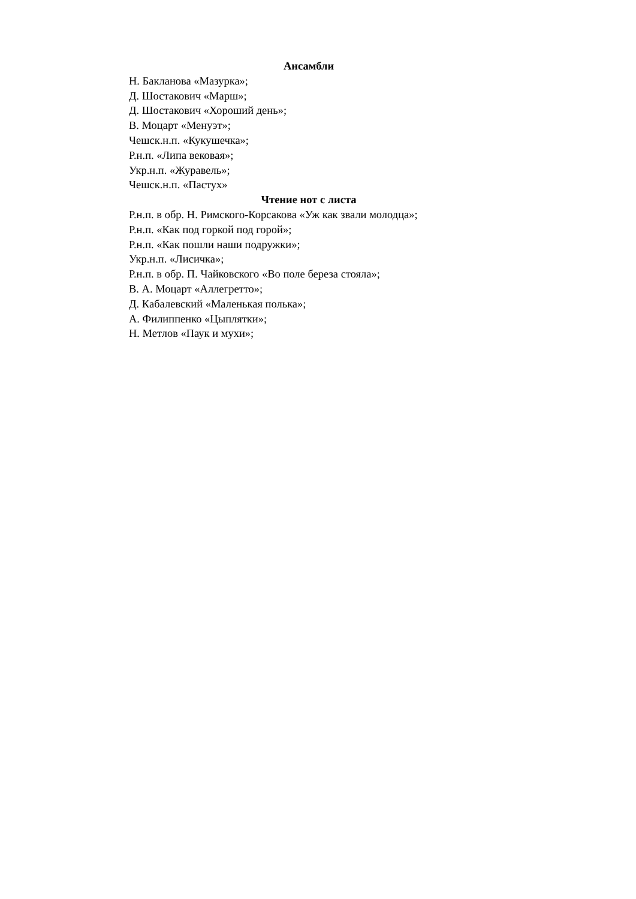Ансамбли
Н. Бакланова «Мазурка»;
Д. Шостакович «Марш»;
Д. Шостакович «Хороший день»;
В. Моцарт «Менуэт»;
Чешск.н.п. «Кукушечка»;
Р.н.п. «Липа вековая»;
Укр.н.п. «Журавель»;
Чешск.н.п. «Пастух»
Чтение нот с листа
Р.н.п. в обр. Н. Римского-Корсакова «Уж как звали молодца»;
Р.н.п. «Как под горкой под горой»;
Р.н.п. «Как пошли наши подружки»;
Укр.н.п. «Лисичка»;
Р.н.п. в обр. П. Чайковского «Во поле береза стояла»;
В. А. Моцарт «Аллегретто»;
Д. Кабалевский «Маленькая полька»;
А. Филиппенко «Цыплятки»;
Н. Метлов «Паук и мухи»;